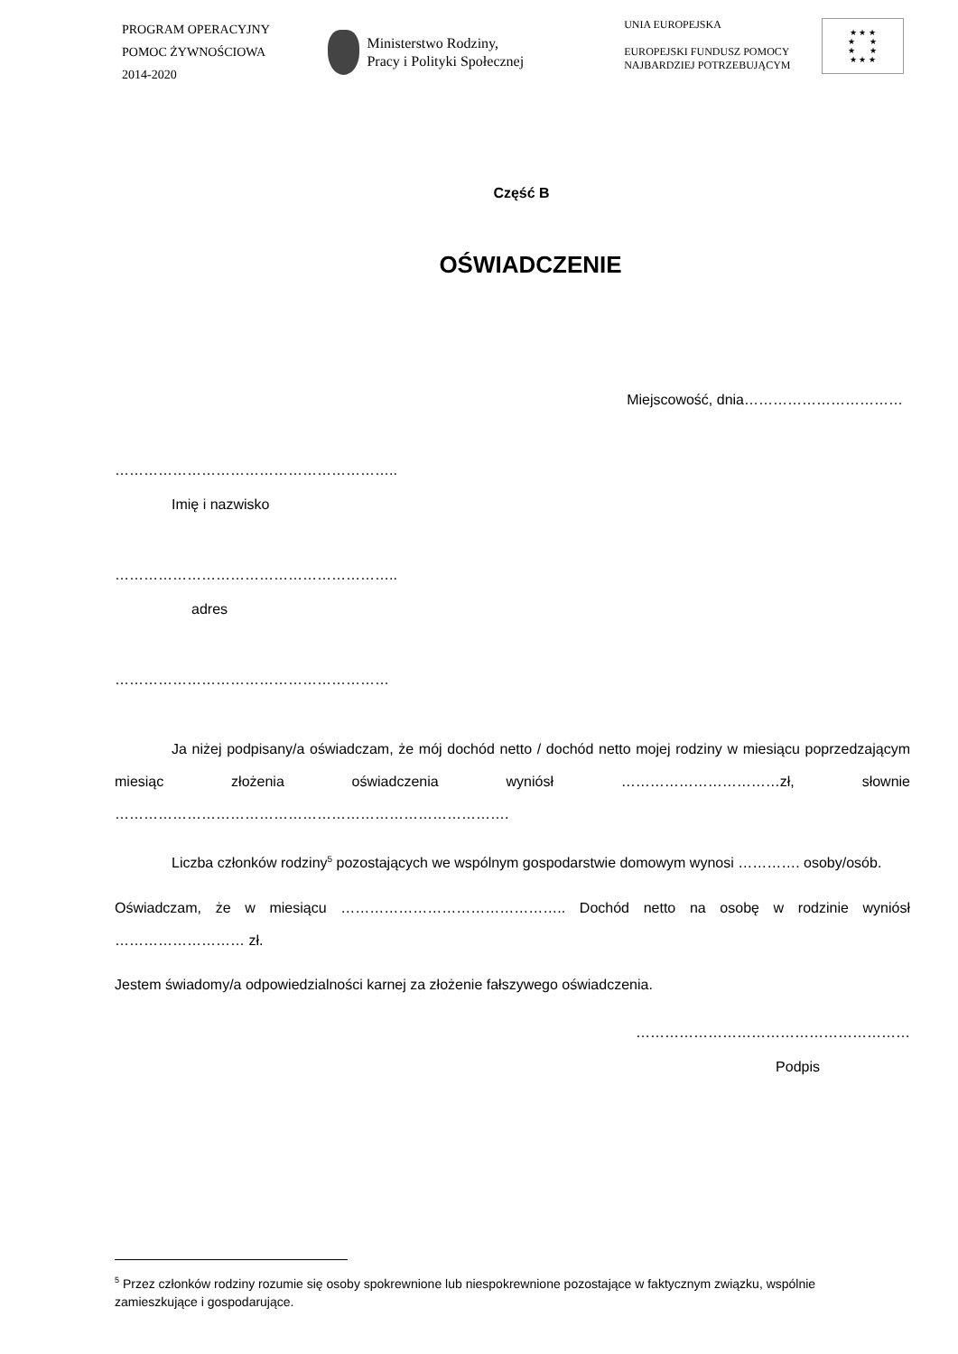PROGRAM OPERACYJNY
POMOC ŻYWNOŚCIOWA
2014-2020
Ministerstwo Rodziny,
Pracy i Polityki Społecznej
UNIA EUROPEJSKA
EUROPEJSKI FUNDUSZ POMOCY NAJBARDZIEJ POTRZEBUJĄCYM
★ ★ ★
★ ★
★ ★
★ ★ ★
Część B
OŚWIADCZENIE
Miejscowość, dnia……………………………
…………………………………………………..
Imię i nazwisko
…………………………………………………..
adres
…………………………………………………
Ja niżej podpisany/a oświadczam, że mój dochód netto / dochód netto mojej rodziny w miesiącu poprzedzającym miesiąc złożenia oświadczenia wyniósł ……………………………zł, słownie ……………………………………………………………………….
Liczba członków rodziny<sup>5</sup> pozostających we wspólnym gospodarstwie domowym wynosi …………. osoby/osób.
Oświadczam, że w miesiącu ……………………………………….. Dochód netto na osobę w rodzinie wyniósł ……………………… zł.
Jestem świadomy/a odpowiedzialności karnej za złożenie fałszywego oświadczenia.
…………………………………………………
Podpis
<sup>5</sup> Przez członków rodziny rozumie się osoby spokrewnione lub niespokrewnione pozostające w faktycznym związku, wspólnie zamieszkujące i gospodarujące.